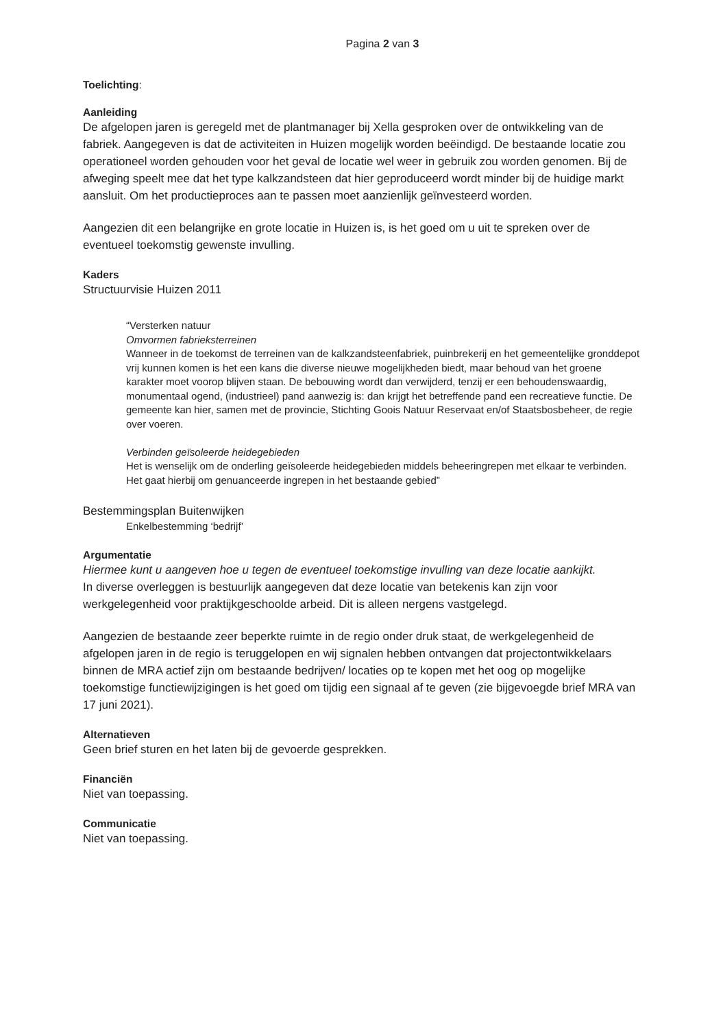Pagina 2 van 3
Toelichting:
Aanleiding
De afgelopen jaren is geregeld met de plantmanager bij Xella gesproken over de ontwikkeling van de fabriek. Aangegeven is dat de activiteiten in Huizen mogelijk worden beëindigd. De bestaande locatie zou operationeel worden gehouden voor het geval de locatie wel weer in gebruik zou worden genomen. Bij de afweging speelt mee dat het type kalkzandsteen dat hier geproduceerd wordt minder bij de huidige markt aansluit. Om het productieproces aan te passen moet aanzienlijk geïnvesteerd worden.
Aangezien dit een belangrijke en grote locatie in Huizen is, is het goed om u uit te spreken over de eventueel toekomstig gewenste invulling.
Kaders
Structuurvisie Huizen 2011
“Versterken natuur
Omvormen fabrieksterreinen
Wanneer in de toekomst de terreinen van de kalkzandsteenfabriek, puinbrekerij en het gemeentelijke gronddepot vrij kunnen komen is het een kans die diverse nieuwe mogelijkheden biedt, maar behoud van het groene karakter moet voorop blijven staan. De bebouwing wordt dan verwijderd, tenzij er een behoudenswaardig, monumentaal ogend, (industrieel) pand aanwezig is: dan krijgt het betreffende pand een recreatieve functie. De gemeente kan hier, samen met de provincie, Stichting Goois Natuur Reservaat en/of Staatsbosbeheer, de regie over voeren.
Verbinden geïsoleerde heidegebieden
Het is wenselijk om de onderling geïsoleerde heidegebieden middels beheeringrepen met elkaar te verbinden. Het gaat hierbij om genuanceerde ingrepen in het bestaande gebied”
Bestemmingsplan Buitenwijken
Enkelbestemming ‘bedrijf’
Argumentatie
Hiermee kunt u aangeven hoe u tegen de eventueel toekomstige invulling van deze locatie aankijkt.
In diverse overleggen is bestuurlijk aangegeven dat deze locatie van betekenis kan zijn voor werkgelegenheid voor praktijkgeschoolde arbeid. Dit is alleen nergens vastgelegd.
Aangezien de bestaande zeer beperkte ruimte in de regio onder druk staat, de werkgelegenheid de afgelopen jaren in de regio is teruggelopen en wij signalen hebben ontvangen dat projectontwikkelaars binnen de MRA actief zijn om bestaande bedrijven/ locaties op te kopen met het oog op mogelijke toekomstige functiewijzigingen is het goed om tijdig een signaal af te geven (zie bijgevoegde brief MRA van 17 juni 2021).
Alternatieven
Geen brief sturen en het laten bij de gevoerde gesprekken.
Financiën
Niet van toepassing.
Communicatie
Niet van toepassing.